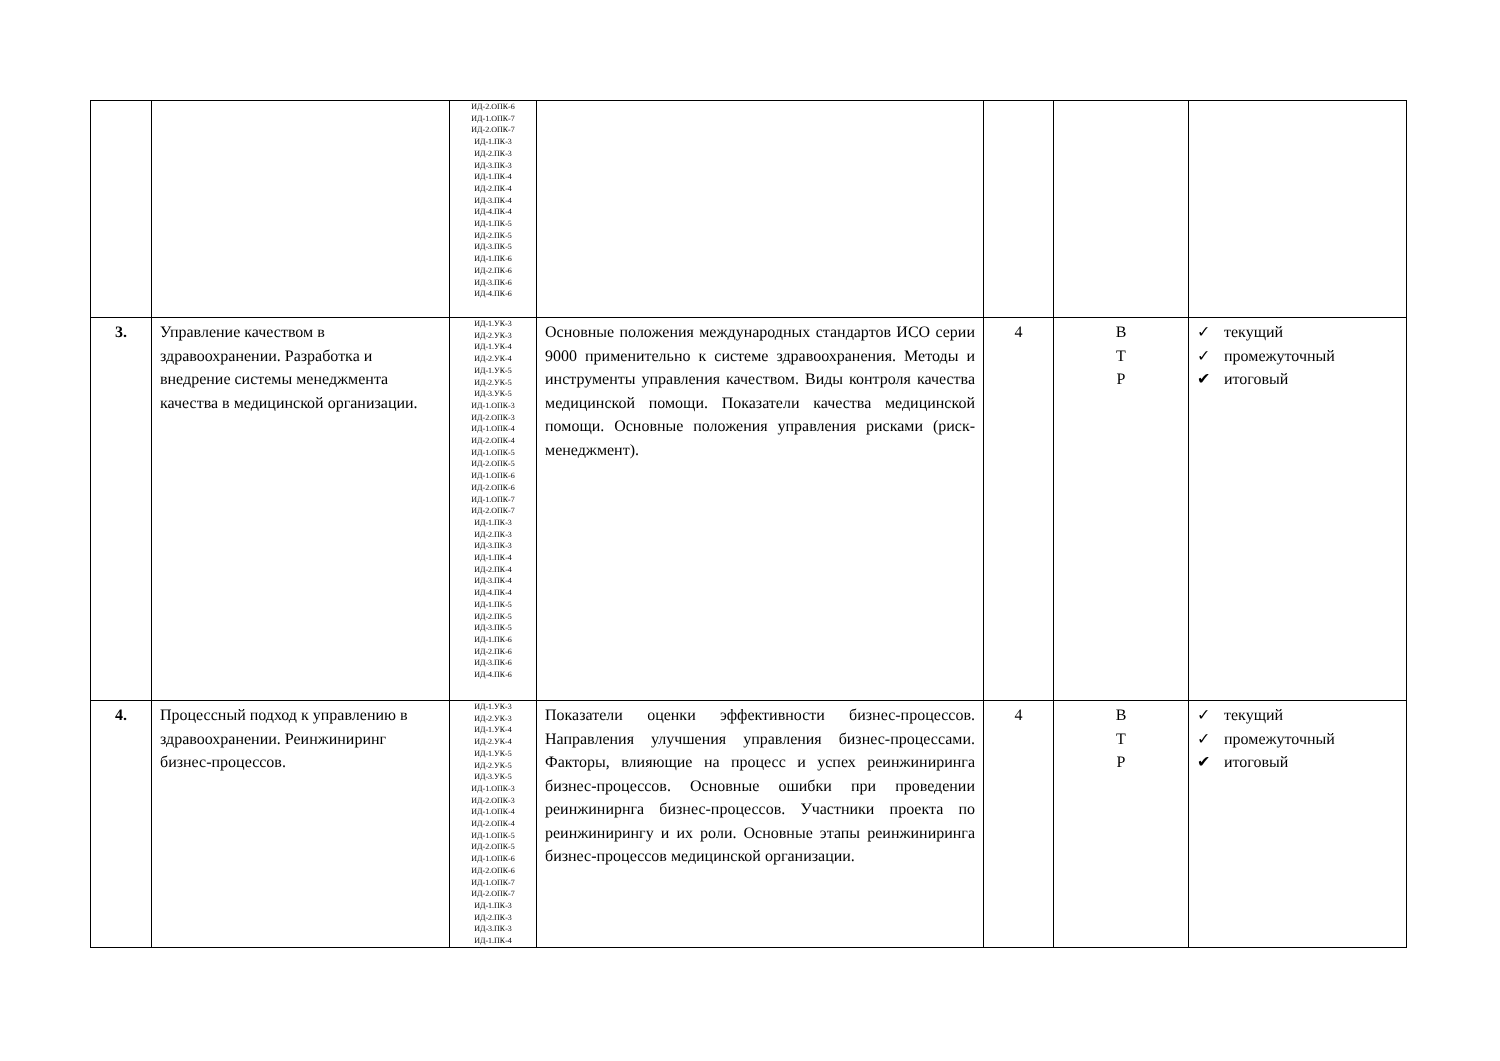| | | ИД-2.ОПК-6 ИД-1.ОПК-7 ИД-2.ОПК-7 ИД-1.ПК-3 ИД-2.ПК-3 ИД-3.ПК-3 ИД-1.ПК-4 ИД-2.ПК-4 ИД-3.ПК-4 ИД-4.ПК-4 ИД-1.ПК-5 ИД-2.ПК-5 ИД-3.ПК-5 ИД-1.ПК-6 ИД-2.ПК-6 ИД-3.ПК-6 ИД-4.ПК-6 | | | | |
| 3. | Управление качеством в здравоохранении. Разработка и внедрение системы менеджмента качества в медицинской организации. | ИД-1.УК-3 ИД-2.УК-3 ИД-1.УК-4 ИД-2.УК-4 ИД-1.УК-5 ИД-2.УК-5 ИД-3.УК-5 ИД-1.ОПК-3 ИД-2.ОПК-3 ИД-1.ОПК-4 ИД-2.ОПК-4 ИД-1.ОПК-5 ИД-2.ОПК-5 ИД-1.ОПК-6 ИД-2.ОПК-6 ИД-1.ОПК-7 ИД-2.ОПК-7 ИД-1.ПК-3 ИД-2.ПК-3 ИД-3.ПК-3 ИД-1.ПК-4 ИД-2.ПК-4 ИД-3.ПК-4 ИД-4.ПК-4 ИД-1.ПК-5 ИД-2.ПК-5 ИД-3.ПК-5 ИД-1.ПК-6 ИД-2.ПК-6 ИД-3.ПК-6 ИД-4.ПК-6 | Основные положения международных стандартов ИСО серии 9000 применительно к системе здравоохранения. Методы и инструменты управления качеством. Виды контроля качества медицинской помощи. Показатели качества медицинской помощи. Основные положения управления рисками (риск-менеджмент). | 4 | В Т Р | ✓ текущий ✓ промежуточный ✔ итоговый |
| 4. | Процессный подход к управлению в здравоохранении. Реинжиниринг бизнес-процессов. | ИД-1.УК-3 ИД-2.УК-3 ИД-1.УК-4 ИД-2.УК-4 ИД-1.УК-5 ИД-2.УК-5 ИД-3.УК-5 ИД-1.ОПК-3 ИД-2.ОПК-3 ИД-1.ОПК-4 ИД-2.ОПК-4 ИД-1.ОПК-5 ИД-2.ОПК-5 ИД-1.ОПК-6 ИД-2.ОПК-6 ИД-1.ОПК-7 ИД-2.ОПК-7 ИД-1.ПК-3 ИД-2.ПК-3 ИД-3.ПК-3 ИД-1.ПК-4 | Показатели оценки эффективности бизнес-процессов. Направления улучшения управления бизнес-процессами. Факторы, влияющие на процесс и успех реинжиниринга бизнес-процессов. Основные ошибки при проведении реинжинирнга бизнес-процессов. Участники проекта по реинжинирингу и их роли. Основные этапы реинжиниринга бизнес-процессов медицинской организации. | 4 | В Т Р | ✓ текущий ✓ промежуточный ✔ итоговый |